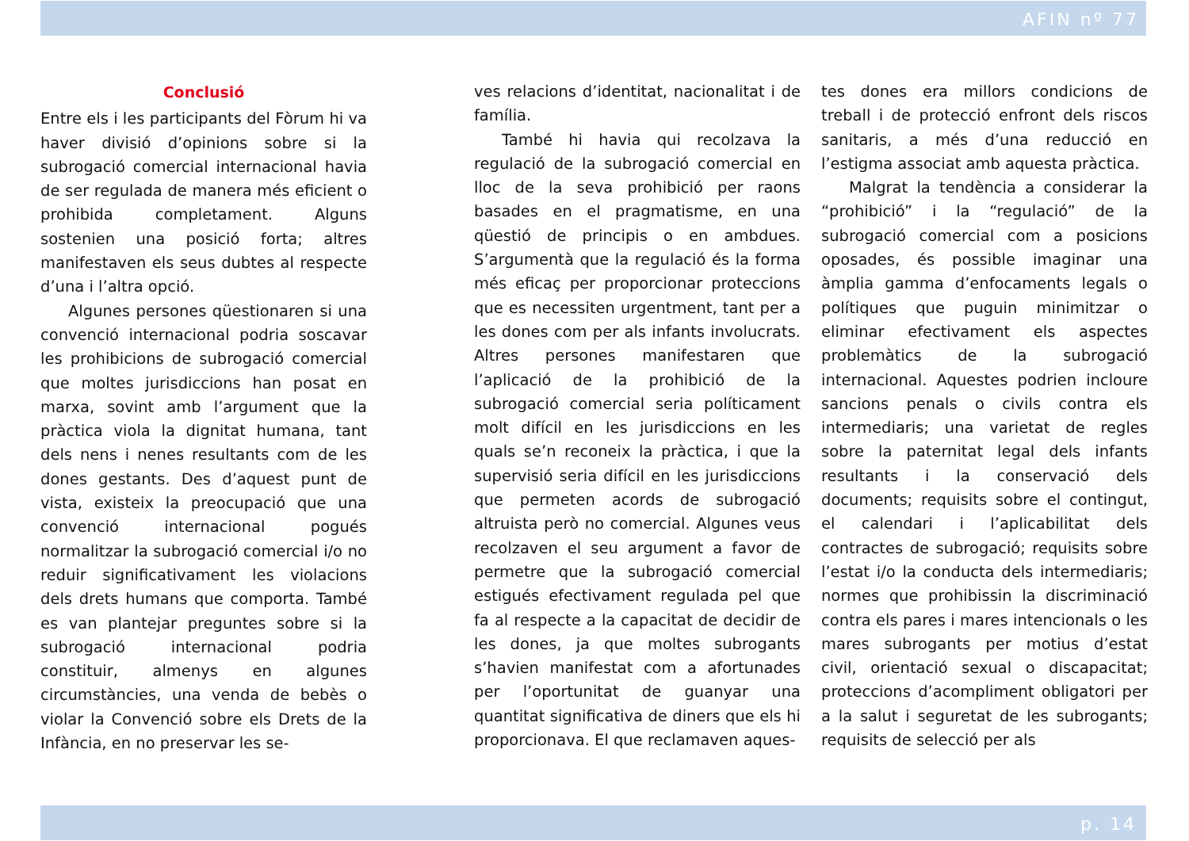AFIN nº 77
Conclusió
Entre els i les participants del Fòrum hi va haver divisió d’opinions sobre si la subrogació comercial internacional havia de ser regulada de manera més eficient o prohibida completament. Alguns sostenien una posició forta; altres manifestaven els seus dubtes al respecte d’una i l’altra opció.
Algunes persones qüestionaren si una convenció internacional podria soscavar les prohibicions de subrogació comercial que moltes jurisdiccions han posat en marxa, sovint amb l’argument que la pràctica viola la dignitat humana, tant dels nens i nenes resultants com de les dones gestants. Des d’aquest punt de vista, existeix la preocupació que una convenció internacional pogués normalitzar la subrogació comercial i/o no reduir significativament les violacions dels drets humans que comporta. També es van plantejar preguntes sobre si la subrogació internacional podria constituir, almenys en algunes circumstàncies, una venda de bebès o violar la Convenció sobre els Drets de la Infància, en no preservar les se-
ves relacions d’identitat, nacionalitat i de família.
També hi havia qui recolzava la regulació de la subrogació comercial en lloc de la seva prohibició per raons basades en el pragmatisme, en una qüestió de principis o en ambdues. S’argumentà que la regulació és la forma més eficaç per proporcionar proteccions que es necessiten urgentment, tant per a les dones com per als infants involucrats. Altres persones manifestaren que l’aplicació de la prohibició de la subrogació comercial seria políticament molt difícil en les jurisdiccions en les quals se’n reconeix la pràctica, i que la supervisió seria difícil en les jurisdiccions que permeten acords de subrogació altruista però no comercial. Algunes veus recolzaven el seu argument a favor de permetre que la subrogació comercial estigués efectivament regulada pel que fa al respecte a la capacitat de decidir de les dones, ja que moltes subrogants s’havien manifestat com a afortunades per l’oportunitat de guanyar una quantitat significativa de diners que els hi proporcionava. El que reclamaven aques-
tes dones era millors condicions de treball i de protecció enfront dels riscos sanitaris, a més d’una reducció en l’estigma associat amb aquesta pràctica.
Malgrat la tendència a considerar la “prohibició” i la “regulació” de la subrogació comercial com a posicions oposades, és possible imaginar una àmplia gamma d’enfocaments legals o polítiques que puguin minimitzar o eliminar efectivament els aspectes problemàtics de la subrogació internacional. Aquestes podrien incloure sancions penals o civils contra els intermediaris; una varietat de regles sobre la paternitat legal dels infants resultants i la conservació dels documents; requisits sobre el contingut, el calendari i l’aplicabilitat dels contractes de subrogació; requisits sobre l’estat i/o la conducta dels intermediaris; normes que prohibissin la discriminació contra els pares i mares intencionals o les mares subrogants per motius d’estat civil, orientació sexual o discapacitat; proteccions d’acompliment obligatori per a la salut i seguretat de les subrogants; requisits de selecció per als
p. 14